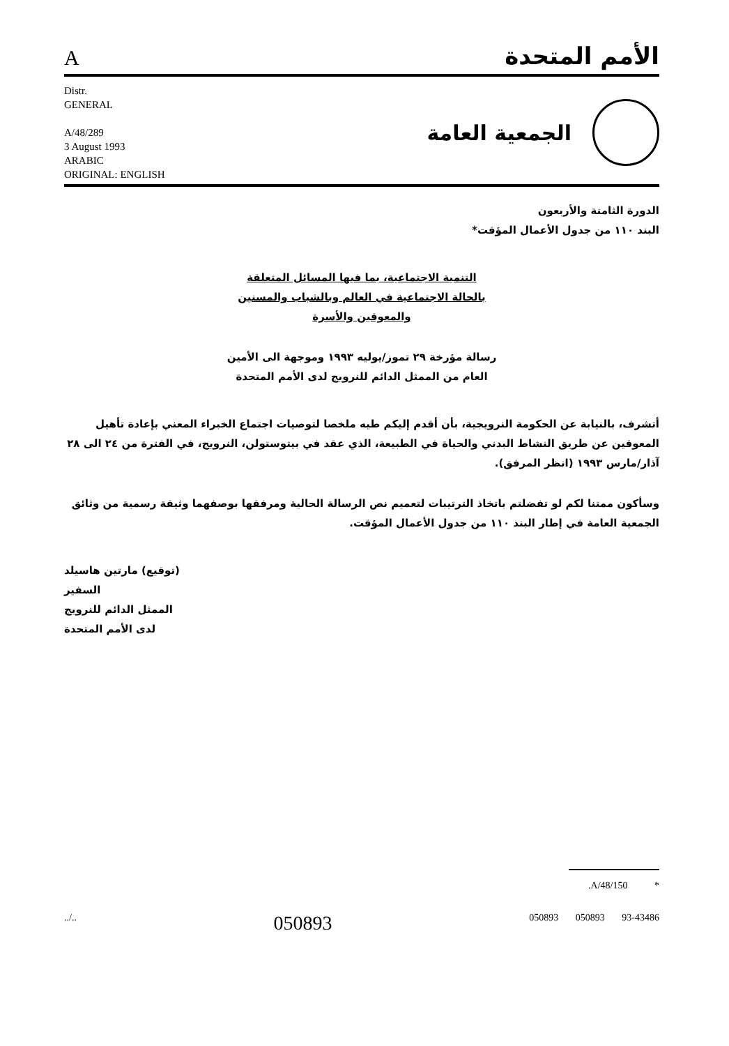A
الأمم المتحدة
Distr.
GENERAL
A/48/289
3 August 1993
ARABIC
ORIGINAL: ENGLISH
الجمعية العامة
الدورة الثامنة والأربعون
البند ١١٠ من جدول الأعمال المؤقت*
التنمية الاجتماعية، بما فيها المسائل المتعلقة
بالحالة الاجتماعية في العالم وبالشباب والمسنين
والمعوقين والأسرة
رسالة مؤرخة ٢٩ تموز/يوليه ١٩٩٣ وموجهة الى الأمين
العام من الممثل الدائم للنرويج لدى الأمم المتحدة
أتشرف، بالنيابة عن الحكومة النرويجية، بأن أقدم إليكم طيه ملخصا لتوصيات اجتماع الخبراء المعني بإعادة تأهيل المعوقين عن طريق النشاط البدني والحياة في الطبيعة، الذي عقد في بيتوستولن، النرويج، في الفترة من ٢٤ الى ٢٨ آذار/مارس ١٩٩٣ (انظر المرفق).
وسأكون ممتنا لكم لو تفضلتم باتخاذ الترتيبات لتعميم نص الرسالة الحالية ومرفقها بوصفهما وثيقة رسمية من وثائق الجمعية العامة في إطار البند ١١٠ من جدول الأعمال المؤقت.
(توقيع) مارتين هاسيلد
السفير
الممثل الدائم للنرويج
لدى الأمم المتحدة
.A/48/150 *
../.. 050893 050893 050893 93-43486